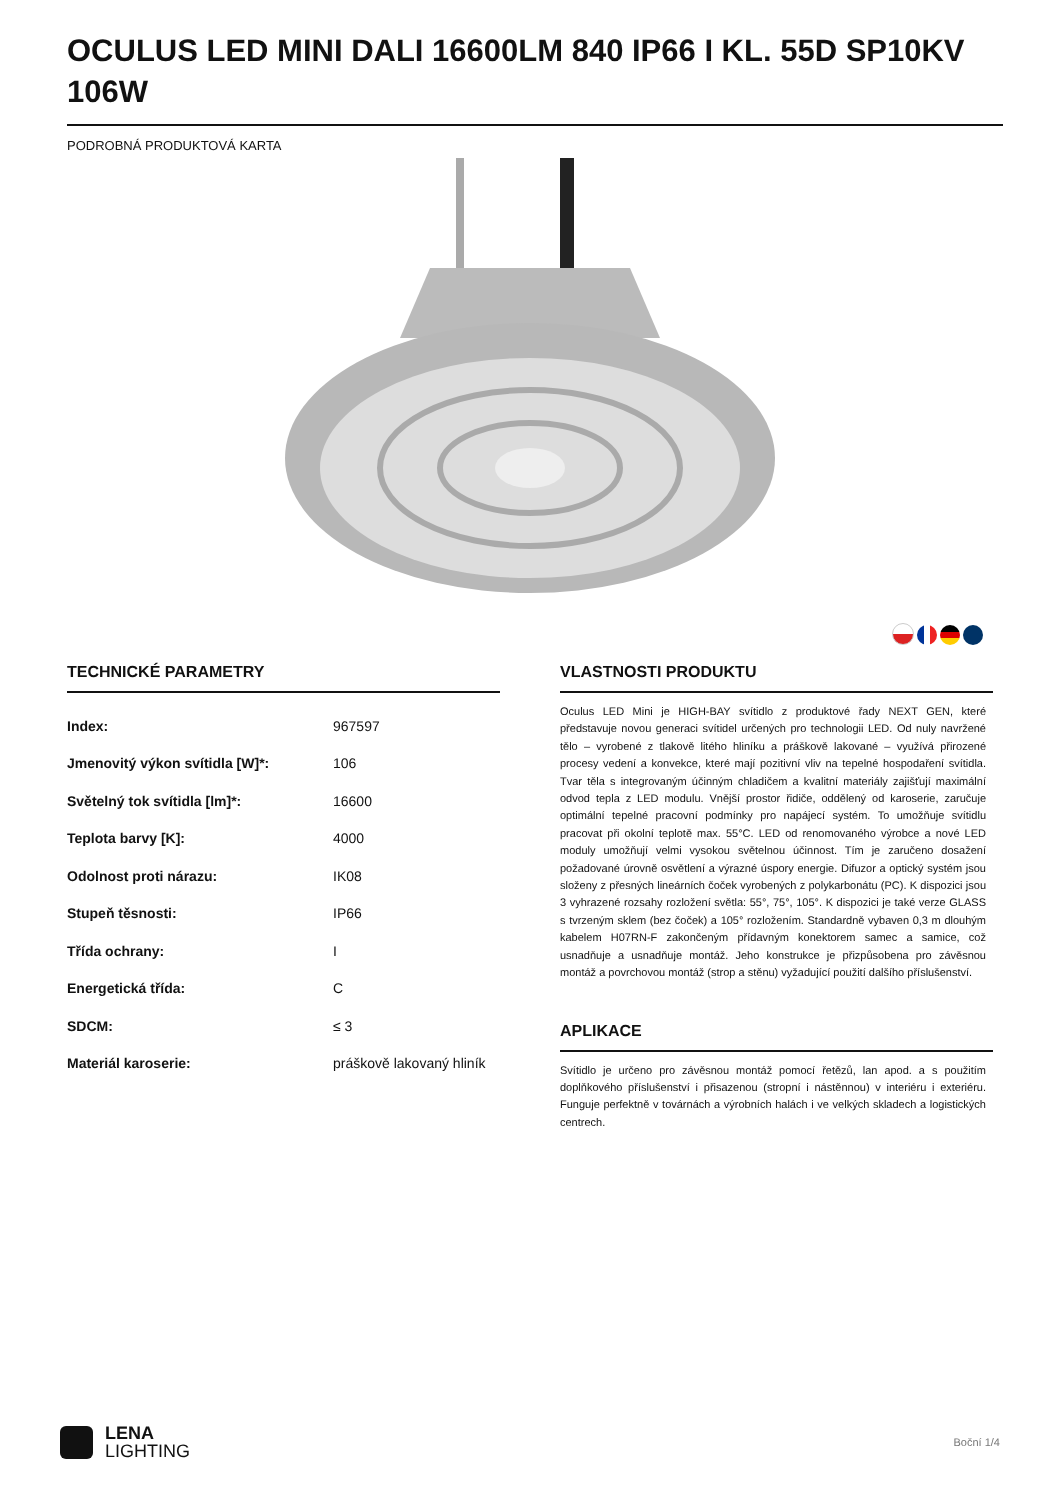OCULUS LED MINI DALI 16600LM 840 IP66 I KL. 55D SP10KV 106W
PODROBNÁ PRODUKTOVÁ KARTA
TECHNICKÉ PARAMETRY
| Index: | 967597 |
| Jmenovitý výkon svítidla [W]*: | 106 |
| Světelný tok svítidla [lm]*: | 16600 |
| Teplota barvy [K]: | 4000 |
| Odolnost proti nárazu: | IK08 |
| Stupeň těsnosti: | IP66 |
| Třída ochrany: | I |
| Energetická třída: | C |
| SDCM: | ≤ 3 |
| Materiál karoserie: | práškově lakovaný hliník |
VLASTNOSTI PRODUKTU
Oculus LED Mini je HIGH-BAY svítidlo z produktové řady NEXT GEN, které představuje novou generaci svítidel určených pro technologii LED. Od nuly navržené tělo – vyrobené z tlakově litého hliníku a práškově lakované – využívá přirozené procesy vedení a konvekce, které mají pozitivní vliv na tepelné hospodaření svítidla. Tvar těla s integrovaným účinným chladičem a kvalitní materiály zajišťují maximální odvod tepla z LED modulu. Vnější prostor řidiče, oddělený od karoserie, zaručuje optimální tepelné pracovní podmínky pro napájecí systém. To umožňuje svítidlu pracovat při okolní teplotě max. 55°C. LED od renomovaného výrobce a nové LED moduly umožňují velmi vysokou světelnou účinnost. Tím je zaručeno dosažení požadované úrovně osvětlení a výrazné úspory energie. Difuzor a optický systém jsou složeny z přesných lineárních čoček vyrobených z polykarbonátu (PC). K dispozici jsou 3 vyhrazené rozsahy rozložení světla: 55°, 75°, 105°. K dispozici je také verze GLASS s tvrzeným sklem (bez čoček) a 105° rozložením. Standardně vybaven 0,3 m dlouhým kabelem H07RN-F zakončeným přídavným konektorem samec a samice, což usnadňuje a usnadňuje montáž. Jeho konstrukce je přizpůsobena pro závěsnou montáž a povrchovou montáž (strop a stěnu) vyžadující použití dalšího příslušenství.
APLIKACE
Svítidlo je určeno pro závěsnou montáž pomocí řetězů, lan apod. a s použitím doplňkového příslušenství i přisazenou (stropní i nástěnnou) v interiéru i exteriéru. Funguje perfektně v továrnách a výrobních halách i ve velkých skladech a logistických centrech.
LENA
LIGHTING
Boční 1/4